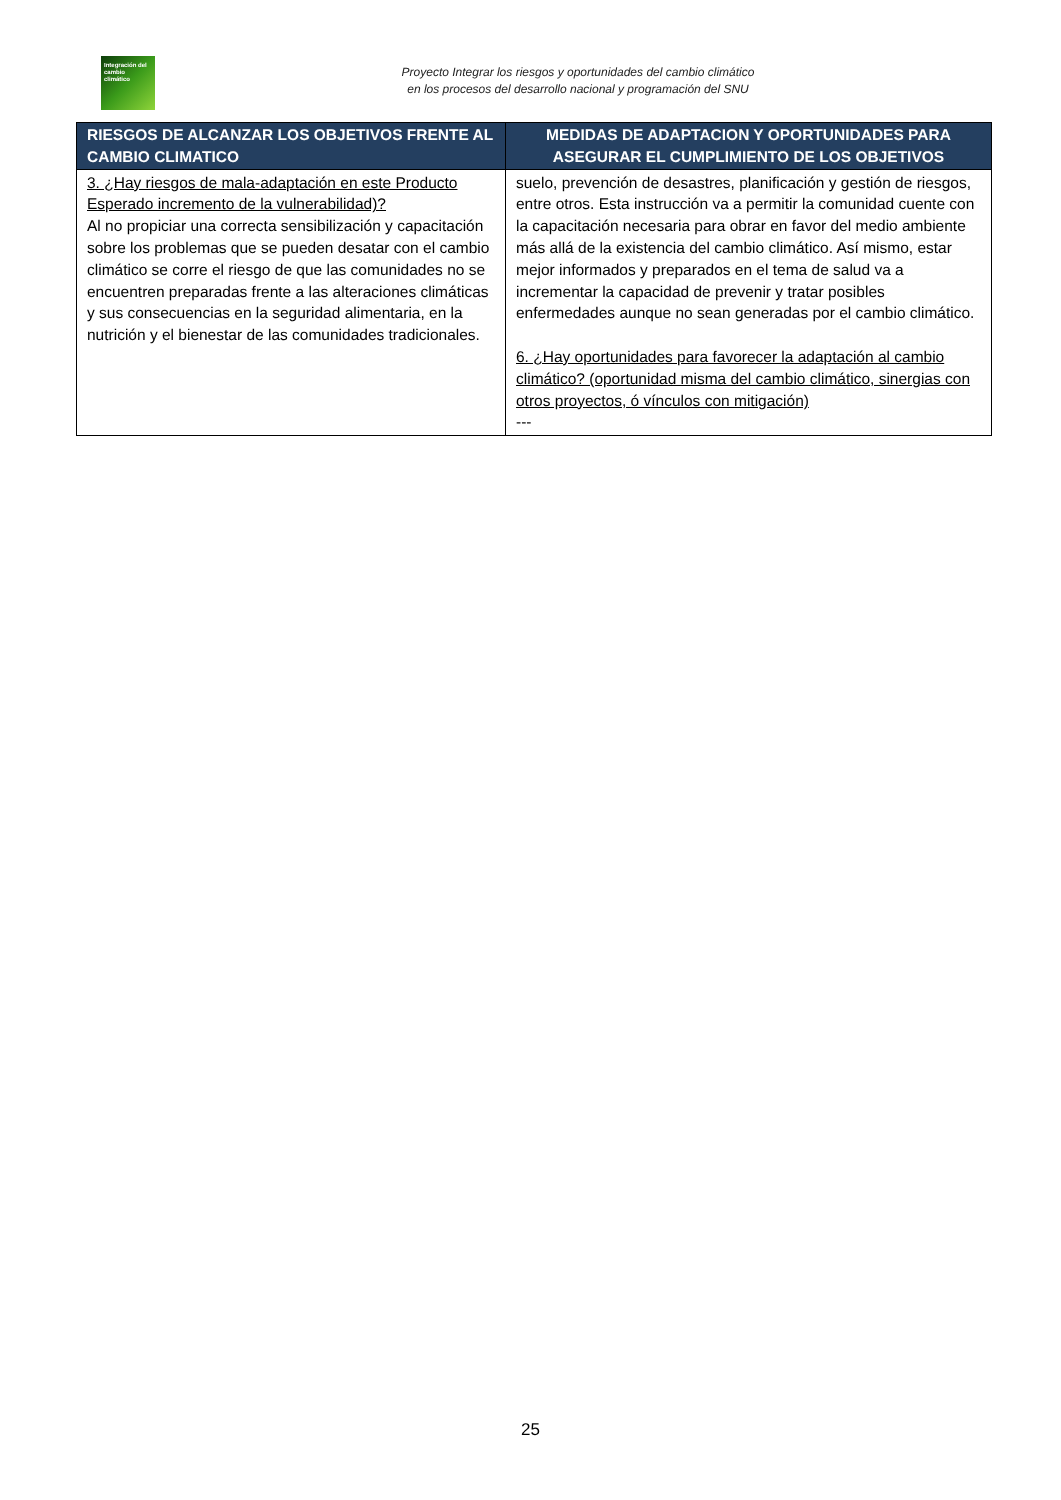Integración del cambio climático
Proyecto Integrar los riesgos y oportunidades del cambio climático
en los procesos del desarrollo nacional y programación del SNU
| RIESGOS DE ALCANZAR LOS OBJETIVOS FRENTE AL CAMBIO CLIMATICO | MEDIDAS DE ADAPTACION Y OPORTUNIDADES PARA ASEGURAR EL CUMPLIMIENTO DE LOS OBJETIVOS |
| --- | --- |
| 3. ¿Hay riesgos de mala-adaptación en este Producto Esperado incremento de la vulnerabilidad)? Al no propiciar una correcta sensibilización y capacitación sobre los problemas que se pueden desatar con el cambio climático se corre el riesgo de que las comunidades no se encuentren preparadas frente a las alteraciones climáticas y sus consecuencias en la seguridad alimentaria, en la nutrición y el bienestar de las comunidades tradicionales. | suelo, prevención de desastres, planificación y gestión de riesgos, entre otros. Esta instrucción va a permitir la comunidad cuente con la capacitación necesaria para obrar en favor del medio ambiente más allá de la existencia del cambio climático. Así mismo, estar mejor informados y preparados en el tema de salud va a incrementar la capacidad de prevenir y tratar posibles enfermedades aunque no sean generadas por el cambio climático. 6. ¿Hay oportunidades para favorecer la adaptación al cambio climático? (oportunidad misma del cambio climático, sinergias con otros proyectos, ó vínculos con mitigación) --- |
25